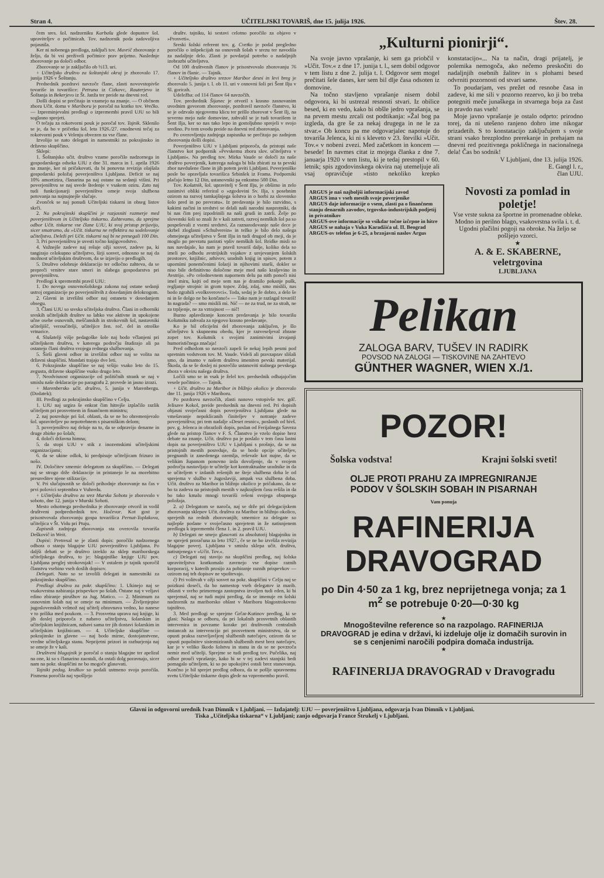Stran 4. UČITELJSKI TOVARIŠ, dne 15. julija 1926. Štev. 28.
čem sres. šol. nadzorniku Karbašu glede dopustov šol. upraviteljev o počitnicah. Tov. nadzornik poda zadovoljiva pojasnila.
Ker ni nobenega predloga, zaključi tov. Mavrič zborovanje z željo, da bi vsi preživeli počitnice prav prijetno. Naslednje zborovanje pa določi odbor.
Zborovanje se je zaključilo ob ½13. uri.
+ Učiteljsko društvo za šoštanjski okraj je zborovalo 17. junija 1926 v Šoštanju.
Predsednik pozdravi navzoče člane, zlasti novovstopivše tovariše in tovarišice: Petruna iz Cirkovc, Rauterjevo iz Šoštanja in Bekerjevo iz Št. Janža ter preide na dnevni red.
Došli dopisi se prečitajo in vzamejo na znanje. — O občnem zboru Učit. doma v Mariboru je poročal na kratko tov. Vrečko. — Izpreminjevalni predlogi o izpremembi pravil UJU so bili soglasno sprejeti.
O tečaju za rokotvorni pouk je poročal tov. Tajnik. Sklenilo se je, da bo v pričetku šol. leta 1926./27. enodnevni tečaj za rokotvorni pouk v Velenju obvezen za vse člane.
Izvolijo se nato delegati in namestniki za pokrajinsko in državno skupščino.
Sklepi:
1. Šoštanjsko učit. društvo vzame poročilo nadzornega in gospodarskega odseka UJU z dne 31. marca in 1. aprila 1926 na znanje, ker ni pričakovati, da bi ponovna revizija olajšala gospodarski položaj poverjeništva Ljubljana. Deficit se naj 10% amortizira, članarina pa naj ostane na sedanji višini. Pri poverjeništvu se naj uvede štedenje v vsakem oziru. Zato naj tudi funkcijonarji poverjeništva omeje svoja službena potovanja na najnujnejše slučaje.
Zvonček se naj ponudi Učiteljski tiskarni in obseg listov skrči.
2. Na pokrajinski skupščini je razjasniti razmerje med poverjeništvom in Učiteljsko tiskarno. Zahtevamo, da sprejme odbor Učit. tiskarne vse člane UJU, ki svoj pristop prijavijo, sicer smatramo, da »Učit. tiskarna ne reflektira na sodelovanje učiteljstva. Deleži pri Učit. tiskarni naj bi ne presegali 100 Din.
3. Pri poverjeništvu je uvesti točno knjigovodstvo.
4. Važnejše zadeve naj rešuje ožji sosvet, zadeve pa, ki tangirajo celokupno učiteljstvo, širji sosvet, odnosno se naj da možnost učiteljskim društvom, da se izjavijo o predlogih.
5. Društvo odobruje deklaracijo ter odločno zahteva, da se prepreči vrnitev stare smeri in slabega gospodarstva pri poverjeništvu.
Predlogi k spremembi pravil UJU:
1. Do novega osnovnošolskega zakona naj ostane sedanji ustroj organizacije po poverjeništvih z dosedanjim delokrogom.
2. Glavni in izvršilni odbor naj ostaneta v dosedanjem obsegu.
3. Člani UJU so sreska učiteljska društva. Člani in odborniki sreskih učiteljskih društev so lahko vse aktivne in upokojene učne osebe osnovnih, meščanskih in strokovnih šol, nastavniki učiteljišč, veroučitelji, učiteljice žen. roč. del in otroške vrtnarice.
4. Slušatelji višje pedagoške šole naj bodo včlanjeni pri učiteljskem društvu, v katerega področju študirajo ali pa ostanejo člani društva svojega rednega službovanja.
5. Širši glavni odbor in izvršilni odbor naj se volita na državni skupščini. Mandati trajajo dve leti.
6. Pokrajinske skupščine se naj vršijo vsako leto do 15. avgusta, državne skupščine vsako drugo leto.
7. Neodvisnost organizacije od političnih strank se naj v smislu naše deklaracije po paragrafu 2. provede in jasno izrazi.
+ Marenbersko učit. društvo, 5. junija v Marenbergu. (Dodatek):
III. Predlogi za pokrajinsko skupščino v Celju.
1. UJU naj urgira še enkrat čim hitrejše izplačilo razlik učiteljem pri prosvetnem in finančnem ministru;
2. naj posreduje pri šol. oblasti, da se ne bo obremenjevalo šol. upraviteljev po nepotrebnem s pisarniškim delom;
3. poverjeništvo naj deluje na to, da se odpravijo denarne in druge zbirke po šolah;
4. določi državna himna;
5. da stopi UJU v stik z inozemskimi učiteljskimi organizacijami;
6. da se ukine odlok, ki predpisuje učiteljicam frizuro in nošo.
IV. Določitev smernic delegatom za skupščino. — Delegati naj se strogo drže deklaracije in pristanejo le na morebitno preureditev njene stilizacije.
V. Pri slučajnostih se določi prihodnje zborovanje na čas v prvi polovici septembra v Vuhredu.
+ Učiteljsko društvo za srez Murska Sobota je zborovalo v soboto, dne 12. junija v Murski Soboti.
Mesto odsotnega predsednika je zborovanje otvoril in vodil društveni podpredsednik tov. Hočevar. Kot gost je prisostvovala zborovanju gospa tovarišica Pernat-Toplakova, učiteljica v Št. Vidu pri Ptuju.
Zapisnik zadnjega zborovanja sta overovila tovariša Deškovič in Weit.
Dopisi: Pretresal se je zlasti dopis: poročilo nadzornega odbora o stanju blagajne UJU poverjeništvo Ljubljana. Po daljši debati se je društvo izreklo za sklep mariborskega učiteljskega društva, to je: blagajniške knjige UJU pov. Ljubljana preglej strokovnjak! — V ostalem je tajnik sporočil članstvu vsebino vseh doslih dopisov.
Delegati. Nato so se izvolili delegati in namestniki za pokrajinsko skupščino.
Predlogi društva za pokr. skupščino: 1. Ukinejo naj se vsakovrstna nabiranja prispevkov po šolah. Ostane naj v veljavi edino zbiranje pirušhov za Jug. Matico. — 2. Minimum za osnovnim šolah naj se omeje na minimum. — Življenjepise jugoslovenskih velmož naj učitelj obravnava vedno, ko nanese v to prilika med poukom. — 3. Prosvetna uprava naj knjige, ki jih doslej priporoča z nabavo učiteljstvu, šolarskim in učiteljskim knjižnicam, nabavi sama ter jih dostavi šolarskim in učiteljskim knjižnicam. — 4. Učiteljske skupščine — pokrajinske in glavne — naj bodo mirne, dostojanstvene, vredne učiteljskega stanu. Neprijetni prizori in razburjenja naj se omeje že v kali.
Društveni blagajnik je poročal o stanju blagajne ter apeliral na one, ki so s članarino zaostali, da ostali dolg poravnajo, sicer nam na pokr. skupščini ne bo mogoče glasovati.
Tajniki pedag. krožkov so podali ustmeno svoja poročila. Pismena poročila naj vpošljejo
društv. tajniku, ki sestavi celotno poročilo za objavo v »Prosveti«.
Sreski šolski referent tov. g. Cvetko je podal pregledno poročilo o inšpekcijah na osnovnih šolah v srezu ter navodila za nadaljnje delo. Zlasti je povdarjal potrebo o nadaljnjih izobrazbi učiteljstva.
Od 100 društvenih članov je prisostvovalo zborovanju 76 članov in članic. — Tajnik.
+ Učiteljsko društvo srezov Maribor desni in levi breg je zborovalo 5. junija t. l. ob 11. uri v osnovni šoli pri Šent Ilju v Sl. goricah.
Udeležba: od 114 članov 64 navzočih.
Tov. predsednik Šijanec je otvoril s krasno zasnovanim uvodnim govorom zborovanje, pozdravil navzoče članstvo, ki se je odzvalo njegovemu klicu ter prišlo zborovat v Šent Ilj, na severno mejo naše domovine, zahvalil se je tudi tovarišem iz Šent Ilja, ker so nas tako lepo in gostoljubno sprejeli v svojo sredino. Po tem uvodu preide na dnevni red zborovanja.
Po overovljenju zadnjega zapisnika se prečitajo po zadnjem zborovanju došli dopisi.
Poverjeništvo UJU v Ljubljani priporoča, da pristopi naše članstvo kot podpornik »Pevskemu zboru slov. učiteljstva v Ljubljani«. Na predlog tov. Mirka Vaude se določi za naše društvo poverjenik, katerega naloga bi bila zbirati za ta pevski zbor navdušene člane in jih potem javiti Ljubljani. Poverjeniške posle bo opravljala tovarišica Srbinšek iz Frama. Podporniki plačajo letno 12 Din, ustanovniki pa enkratno 500 Din.
Tov. Košutnik, šol. upravitelj v Šent Ilju, je obširno in zelo zanimivi obliki referiral o »zgodovini Sv. Ilja, s posebnim ozirom na razvoj tamkajšnjega šolstva in o borbi za slovensko šolo pred in po prevratu«. Iz predavanja je bilo razvidno, s kakimi načini in sredstvi se delali naši narodni nasprotniki, da bi nas čim prej izpodrinili na naši grudi in zatrli. Želje po slovenski šoli so znali že v kali zatreti, razvoj nemških šol pa so pospeševali z vsemi sredstvi. Za raznarodovanje naše dece je skrbel zloglasni »Schulverein« in težko je bilo delo našega obmejnega učiteljstva v Šent Ilju in tudi drugod ob meji, da je moglo po prevratu parirati vpliv nemških šol. Bridke misli so nas navdajale, ko nam je pravil tovariš dalje, koliko dela so imeli po odhodu avstrijskih vojakov z urejevanjem šolskih prostorov, knjižnic, arhivov, uradnih knjig in spisov, potem z uporními ponemčenimi šolarji in njihovimi starši, dokler se niso bile definitivno določene meje med našo kraljevino in Avstrijo. »Po celodnevnem napornem delu pa nith ponoči nisi imel miru, kajti od meje sem nas je dramilo pokanje pušk, regljanje strojnic in grom topov. Zdaj, zdaj, smo mislili, nas bodo zgrabili »volksverovci«. Toda, sedaj je že dobro, a delo še ni in še dolgo ne bo končano!« — Tako nam je razlagal tovariš! In nagrada? — smo mislili mi. Nič — ne za trud, ne za strah, ne za trpljenje, ne za vztrajnost — nič!
Burno aplavdiranje koncem predavanja je bilo tovarišu Košutniku zahvala za njegovo krasno predavanje.
Ko je bil oficijelni del zborovanja zaključen, je šlo učiteljstvo k skupnemu obedu, kjer je razveseljeval zbrane zopet tov. Košutnik s svojimi zanimivimi izvajanji humorističnega značaja!
Pred odhodom so navzoči zapeli še nekaj lepih pesmi pod spretnim vodstvom tov. M. Vaude. Videli ali pravzaprav slišali smo, da imamo v našem društvu imeniten pevski materijal. Škoda, da se še doslej ni posrečilo ustanoviti stalnega pevskega zbora v okviru našega društva.
Ločili smo se in vsak je želel tov. predsednik odhajajočim vesele počitnice. — Tajnik.
+ Učit. društvo za Maribor in bližnjo okolico je zborovalo dne 11. junija 1926 v Mariboru.
Po pozdravu navzočih, zlasti nanovo vstopivše tov. gdč. Jelisave Kokol, preide predsednik na dnevni red. Pri dopisih objasni svoječasni dopis poverjeništva Ljubljana glede na vmešavanje nepoklicanih činiteljev v notranje zadeve poverjeništva; pri tem nadalje »Deset resnic«, poslanih od bivš. pov. g. Jelenca in obrazloži dopis, poslan od Ferijalnega Saveza glede na pristop članov v F. S. Članstvo je vzelo dopise brez debate na znanje. Učit. društvo pa je poslalo v tem času lastni dopis na poverjeništvo UJU v Ljubljani s prošnjo, da se na pristojnih mestih posreduje, da se bodo opcije učiteljev, pregnanih iz zasedenega ozemlja, reševale kot nujne, da se velikim županom ponovno izda dovoljenje, da v svojem področju nastavljajo te učitelje kot kontraktualne uradnike in da se učiteljem v izdanih rešenjih ne šteje službena doba le od sprejema v službo v Jugoslaviji, ampak vsa službena doba. Učit. društvo za Maribor in bližnjo okolico je pričakano, da se bo ta zadeva na pristojnih mestih v najkrajšem času rešila in da bo tako kmalu mnogi tovariši rešeni svojega obupnega položaja.
2. a) Delegatom se naroča, naj se drže pri delegacijskem zborovanju sklepov Učit. društva za Maribor in bližnjo okolico, sprejetih na rednih zborovanjih; smernice za delegate so najlepše podane v svoječasno sprejetem in že natisnjenem predlogu k izpremembi člena 1. in 2. pravil UJU.
b) Delegati ne smejo glasovati za absolutorij blagajniku in ne sprejeti proračuna za leto 1927., če se ne bo izvršila revizija blagajne poverj. Ljubljana v smislu sklepa učit. društva, natisnjenega v »Učit. Tov.«.
c) Delegati naj stavijo na skupščini predlog, naj šolska upraviteljstva kratkomalo zavrnejo vse dopise raznih korporacij, v katerih prosijo za pobiranje raznih prispevkov — ozirom naj teh dopisov ne vpoštevajo.
č) Pri volitvah v ožji sosvet na pokr. skupščini v Celju naj se poizkusi doseči, da bo namestop vseh delegatov iz marib. oblasti v svrho primernega zastopstva izvoljen tudi eden, ki bi sprejemal, naj se tudi nujni predlog, da se imenuje en šolski nadzornik za mariborsko oblast v Mariboru blagostrokovno tajništvo.
3. Med predlogi se sprejme Grčar-Kutinov predlog, ki se glasi: Nalaga se odboru, da pri lokalnih prosvetnih oblastih intervenira in povzame korake pri društvenih centralnih instancah za intervencijo pri prosvetnem ministrstvu, da se opusti praksa razveljavljenj službenih natečajev, ozirom da se opusti popolnitev sistemiziranih službenih mest brez natečajev, kar je v veliko škodo šolstvu in stanu in da se ne povzroča nemir med učitelji. Sprejme se tudi predlog tov. Pučelika, naj odbor prouči vprašanje, kako bi se v tej zadevi stanjski bedi pomagalo učiteljem, ki so po upokojitvi ostali brez stanovanja. Končno je bil sprejet predlog odbora, da se pošlje upravnemu svetu Učiteljske tiskarne dopis glede na vzpremembo pravil.
„Kulturni pionirji“.
Na svoje javno vprašanje, ki sem ga priobčil v »Učit. Tov.« z dne 17. junija t. l., sem dobil odgovor v tem listu z dne 2. julija t. l. Odgovor sem mogel prečitati šele danes, ker sem bil dlje časa odsoten iz domovine.
Na točno stavljeno vprašanje nisem dobil odgovora, ki bi ustrezal resnosti stvari. Iz obilice besed, ki en vedo, kako bi obšle jedro vprašanja, se na prvem mestu zrcali ost podtikanja: »Žal bog pa izgleda, da gre še za nekaj drugega in ne le za stvar.« Ob koncu pa me odgovarjalec napotuje do tovariša Jelenca, ki ni s kleveto v 23. številki »Učit. Tov.« v nobeni zvezi. Med začetkom in koncem — besede! In navmes citat iz mojega članka z dne 7. januarja 1920 v tem listu, ki je tedaj prestopil v 60. letnik; spis zgodovinskega okvira naj utemeljuje ali vsaj opravičuje »tisto nekoliko krepko konstatacijo«... Na ta način, dragi prijatelj, je polemika nemogoča, ako nečemo preskočiti do nadaljnjih osebnih žalitev in s plohami besed odvrniti pozornosti od stvari same.
To poudarjam, ves prežet od resnobe časa in zadeve, ki me sili v pozorno rezervo, ko ji bo treba potegniti meče junaškega in stvarnega boja za čast in pravdo nas vseh!
Moje javno vprašanje je ostalo odprto: prirodno torej, da ni utešeno ranjeno dobro ime nikogar prizadetih. S to konstatacijo zaključujem s svoje strani vsako brezplodno prerekanje in prehajam na dnevni red pozitivnega pokličnega in nacionalnega dela! Čas bo sodnik!
V Ljubljani, dne 13. julija 1926.
E. Gangl l. r.,
član UJU.
ARGUS je naš najboljši informacijski zavod
ARGUS ima v vseh mestih svoje poverjenike
ARGUS daje informacije o vsem, zlasti pa o finančnem stanju denarnih zavodov, trgovsko-industrijskih podjetij in privatnikov
ARGUS-ove informacije so vsikdar točne izčrpne in hitre
ARGUS se nahaja v Vuka Karadžića ul. II. Beograd
ARGUS-ov telefon je 6-25, a brzojavni naslov Argus
Novosti za pomlad in poletje!
Vse vrste sukna za športne in promenadne obleke. Modno in perilno blago, vsakovrstna svila i. t. d. Ugodni plačilni pogoji na obroke. Na željo se pošljejo vzorci.
★
A. & E. SKABERNE, veletrgovina
LJUBLJANA
Pelikan
ZALOGA BARV, TUŠEV IN RADIRK
POVSOD NA ZALOGI — TISKOVINE NA ZAHTEVO
GÜNTHER WAGNER, WIEN X./1.
POZOR!
Šolska vodstva! Krajni šolski sveti!
OLJE PROTI PRAHU ZA IMPREGNIRANJE
PODOV V ŠOLSKIH SOBAH IN PISARNAH
Vam ponuja
RAFINERIJA
DRAVOGRAD
po Din 4·50 za 1 kg, brez neprijetnega vonja; za 1 m<sup>2</sup> se potrebuje 0·20—0·30 kg
★
Mnogoštevilne reference so na razpolago. RAFINERIJA DRAVOGRAD je edina v državi, ki izdeluje olje iz domačih surovin in se s cenjenimi naročili podpira domača industrija.
★
RAFINERIJA DRAVOGRAD v Dravogradu
Glavni in odgovorni urednik Ivan Dimnik v Ljubljani. — Izdajatelj: UJU — poverjeništvo Ljubljana, odgovarja Ivan Dimnik v Ljubljani.
Tiska „Učiteljska tiskarna“ v Ljubljani; zanjo odgovarja France Štrukelj v Ljubljani.